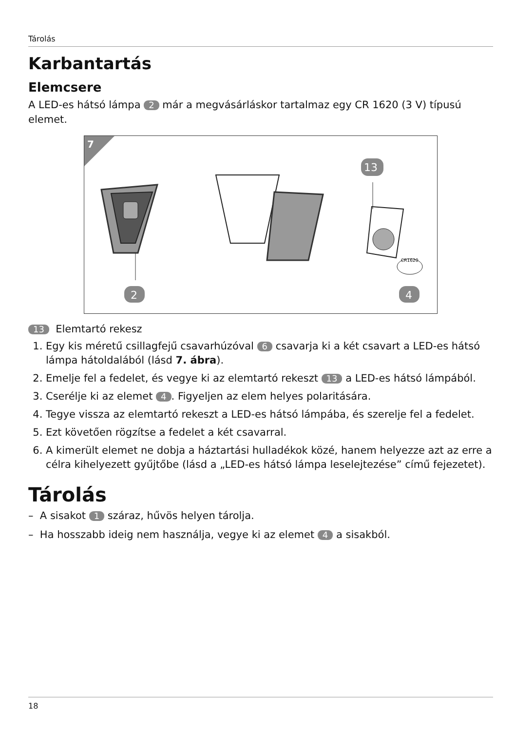Tárolás
Karbantartás
Elemcsere
A LED-es hátsó lámpa 2 már a megvásárláskor tartalmaz egy CR 1620 (3 V) típusú elemet.
7
CR1620
2
13
4
13 Elemtartó rekesz
1. Egy kis méretű csillagfejű csavarhúzóval 6 csavarja ki a két csavart a LED-es hátsó lámpa hátoldalából (lásd 7. ábra).
2. Emelje fel a fedelet, és vegye ki az elemtartó rekeszt 13 a LED-es hátsó lámpából.
3. Cserélje ki az elemet 4. Figyeljen az elem helyes polaritására.
4. Tegye vissza az elemtartó rekeszt a LED-es hátsó lámpába, és szerelje fel a fedelet.
5. Ezt követően rögzítse a fedelet a két csavarral.
6. A kimerült elemet ne dobja a háztartási hulladékok közé, hanem helyezze azt az erre a célra kihelyezett gyűjtőbe (lásd a „LED-es hátsó lámpa leselejtezése” című fejezetet).
Tárolás
– A sisakot 1 száraz, hűvös helyen tárolja.
– Ha hosszabb ideig nem használja, vegye ki az elemet 4 a sisakból.
18